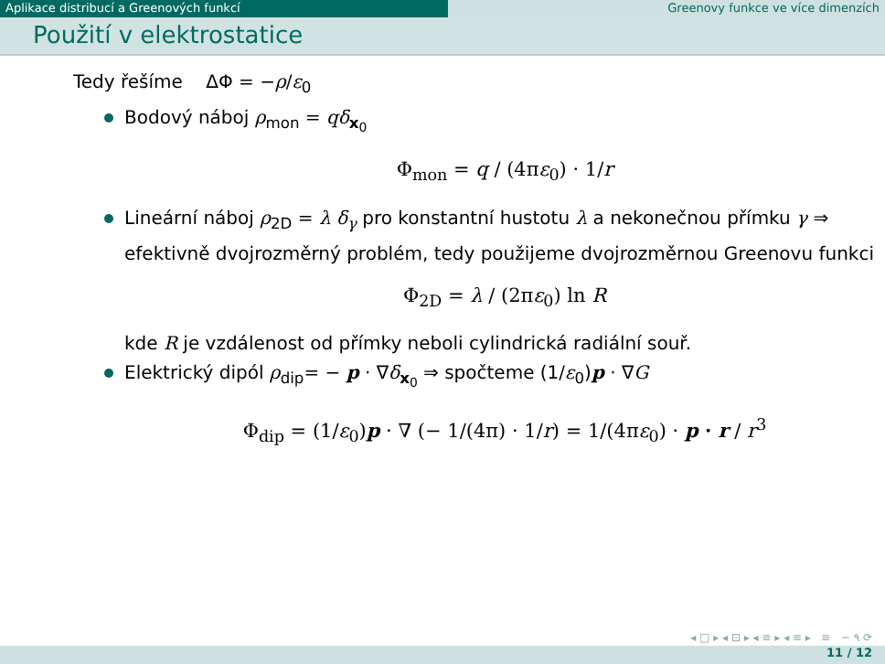Aplikace distribucí a Greenových funkcí Greenovy funkce ve více dimenzích
Použití v elektrostatice
Tedy řešíme ΔΦ = −ρ/ε<sub>0</sub>
Bodový náboj ρ<sub>mon</sub> = qδ<sub>x<sub>0</sub></sub>
Φ<sub>mon</sub> = q / (4πε<sub>0</sub>) · 1/r
Lineární náboj ρ<sub>2D</sub> = λ δ<sub>γ</sub> pro konstantní hustotu λ a nekonečnou přímku γ ⇒ efektivně dvojrozměrný problém, tedy použijeme dvojrozměrnou Greenovu funkci
Φ<sub>2D</sub> = λ / (2πε<sub>0</sub>) ln R
kde R je vzdálenost od přímky neboli cylindrická radiální souř.
Elektrický dipól ρ<sub>dip</sub>= − p · ∇δ<sub>x<sub>0</sub></sub> ⇒ spočteme (1/ε<sub>0</sub>)p · ∇G
Φ<sub>dip</sub> = (1/ε<sub>0</sub>)p · ∇ (− 1/(4π) · 1/r) = 1/(4πε<sub>0</sub>) · p · r / r<sup>3</sup>
◂ □ ▸ ◂ ⊡ ▸ ◂ ≡ ▸ ◂ ≡ ▸ ≡ ∽ ۹ ⟳
11 / 12